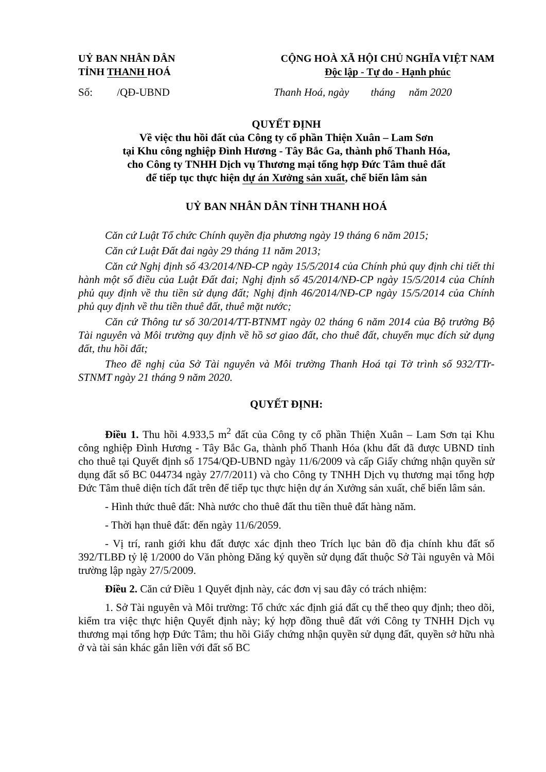UỶ BAN NHÂN DÂN
TỈNH THANH HOÁ
CỘNG HOÀ XÃ HỘI CHỦ NGHĨA VIỆT NAM
Độc lập - Tự do - Hạnh phúc
Số: /QĐ-UBND Thanh Hoá, ngày tháng năm 2020
QUYẾT ĐỊNH
Về việc thu hồi đất của Công ty cổ phần Thiện Xuân – Lam Sơn
tại Khu công nghiệp Đình Hương - Tây Bắc Ga, thành phố Thanh Hóa,
cho Công ty TNHH Dịch vụ Thương mại tổng hợp Đức Tâm thuê đất
để tiếp tục thực hiện dự án Xưởng sản xuất, chế biến lâm sản
UỶ BAN NHÂN DÂN TỈNH THANH HOÁ
Căn cứ Luật Tổ chức Chính quyền địa phương ngày 19 tháng 6 năm 2015;
Căn cứ Luật Đất đai ngày 29 tháng 11 năm 2013;
Căn cứ Nghị định số 43/2014/NĐ-CP ngày 15/5/2014 của Chính phủ quy định chi tiết thi hành một số điều của Luật Đất đai; Nghị định số 45/2014/NĐ-CP ngày 15/5/2014 của Chính phủ quy định về thu tiền sử dụng đất; Nghị định 46/2014/NĐ-CP ngày 15/5/2014 của Chính phủ quy định về thu tiền thuê đất, thuê mặt nước;
Căn cứ Thông tư số 30/2014/TT-BTNMT ngày 02 tháng 6 năm 2014 của Bộ trưởng Bộ Tài nguyên và Môi trường quy định về hồ sơ giao đất, cho thuê đất, chuyển mục đích sử dụng đất, thu hồi đất;
Theo đề nghị của Sở Tài nguyên và Môi trường Thanh Hoá tại Tờ trình số 932/TTr-STNMT ngày 21 tháng 9 năm 2020.
QUYẾT ĐỊNH:
Điều 1. Thu hồi 4.933,5 m<sup>2</sup> đất của Công ty cổ phần Thiện Xuân – Lam Sơn tại Khu công nghiệp Đình Hương - Tây Bắc Ga, thành phố Thanh Hóa (khu đất đã được UBND tỉnh cho thuê tại Quyết định số 1754/QĐ-UBND ngày 11/6/2009 và cấp Giấy chứng nhận quyền sử dụng đất số BC 044734 ngày 27/7/2011) và cho Công ty TNHH Dịch vụ thương mại tổng hợp Đức Tâm thuê diện tích đất trên để tiếp tục thực hiện dự án Xưởng sản xuất, chế biến lâm sản.
- Hình thức thuê đất: Nhà nước cho thuê đất thu tiền thuê đất hàng năm.
- Thời hạn thuê đất: đến ngày 11/6/2059.
- Vị trí, ranh giới khu đất được xác định theo Trích lục bản đồ địa chính khu đất số 392/TLBĐ tỷ lệ 1/2000 do Văn phòng Đăng ký quyền sử dụng đất thuộc Sở Tài nguyên và Môi trường lập ngày 27/5/2009.
Điều 2. Căn cứ Điều 1 Quyết định này, các đơn vị sau đây có trách nhiệm:
1. Sở Tài nguyên và Môi trường: Tổ chức xác định giá đất cụ thể theo quy định; theo dõi, kiểm tra việc thực hiện Quyết định này; ký hợp đồng thuê đất với Công ty TNHH Dịch vụ thương mại tổng hợp Đức Tâm; thu hồi Giấy chứng nhận quyền sử dụng đất, quyền sở hữu nhà ở và tài sản khác gắn liền với đất số BC